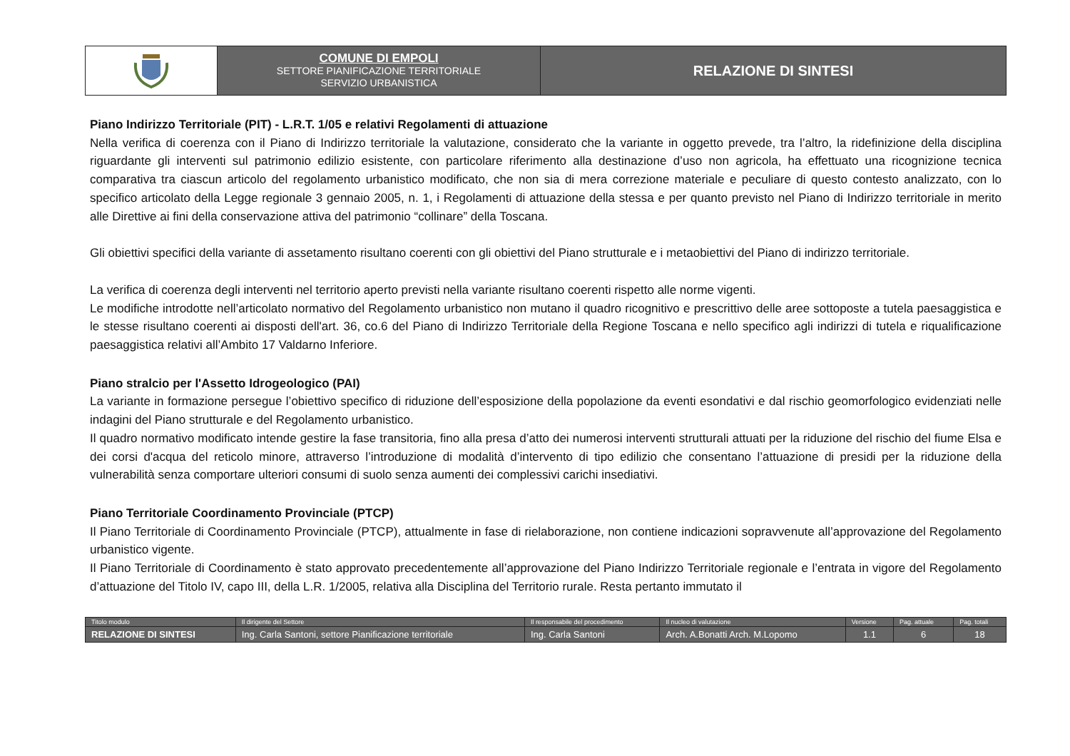| | COMUNE DI EMPOLI SETTORE PIANIFICAZIONE TERRITORIALE SERVIZIO URBANISTICA | RELAZIONE DI SINTESI |
Piano Indirizzo Territoriale (PIT) - L.R.T. 1/05 e relativi Regolamenti di attuazione
Nella verifica di coerenza con il Piano di Indirizzo territoriale la valutazione, considerato che la variante in oggetto prevede, tra l’altro, la ridefinizione della disciplina riguardante gli interventi sul patrimonio edilizio esistente, con particolare riferimento alla destinazione d’uso non agricola, ha effettuato una ricognizione tecnica comparativa tra ciascun articolo del regolamento urbanistico modificato, che non sia di mera correzione materiale e peculiare di questo contesto analizzato, con lo specifico articolato della Legge regionale 3 gennaio 2005, n. 1, i Regolamenti di attuazione della stessa e per quanto previsto nel Piano di Indirizzo territoriale in merito alle Direttive ai fini della conservazione attiva del patrimonio “collinare” della Toscana.
Gli obiettivi specifici della variante di assetamento risultano coerenti con gli obiettivi del Piano strutturale e i metaobiettivi del Piano di indirizzo territoriale.
La verifica di coerenza degli interventi nel territorio aperto previsti nella variante risultano coerenti rispetto alle norme vigenti.
Le modifiche introdotte nell’articolato normativo del Regolamento urbanistico non mutano il quadro ricognitivo e prescrittivo delle aree sottoposte a tutela paesaggistica e le stesse risultano coerenti ai disposti dell'art. 36, co.6 del Piano di Indirizzo Territoriale della Regione Toscana e nello specifico agli indirizzi di tutela e riqualificazione paesaggistica relativi all’Ambito 17 Valdarno Inferiore.
Piano stralcio per l'Assetto Idrogeologico (PAI)
La variante in formazione persegue l’obiettivo specifico di riduzione dell’esposizione della popolazione da eventi esondativi e dal rischio geomorfologico evidenziati nelle indagini del Piano strutturale e del Regolamento urbanistico.
Il quadro normativo modificato intende gestire la fase transitoria, fino alla presa d’atto dei numerosi interventi strutturali attuati per la riduzione del rischio del fiume Elsa e dei corsi d'acqua del reticolo minore, attraverso l’introduzione di modalità d’intervento di tipo edilizio che consentano l’attuazione di presidi per la riduzione della vulnerabilità senza comportare ulteriori consumi di suolo senza aumenti dei complessivi carichi insediativi.
Piano Territoriale Coordinamento Provinciale (PTCP)
Il Piano Territoriale di Coordinamento Provinciale (PTCP), attualmente in fase di rielaborazione, non contiene indicazioni sopravvenute all’approvazione del Regolamento urbanistico vigente.
Il Piano Territoriale di Coordinamento è stato approvato precedentemente all’approvazione del Piano Indirizzo Territoriale regionale e l’entrata in vigore del Regolamento d’attuazione del Titolo IV, capo III, della L.R. 1/2005, relativa alla Disciplina del Territorio rurale. Resta pertanto immutato il
| Titolo modulo | Il dirigente del Settore | Il responsabile del procedimento | Il nucleo di valutazione | Versione | Pag. attuale | Pag. totali |
| --- | --- | --- | --- | --- | --- | --- |
| RELAZIONE DI SINTESI | Ing. Carla Santoni, settore Pianificazione territoriale | Ing. Carla Santoni | Arch. A.Bonatti Arch. M.Lopomo | 1.1 | 6 | 18 |